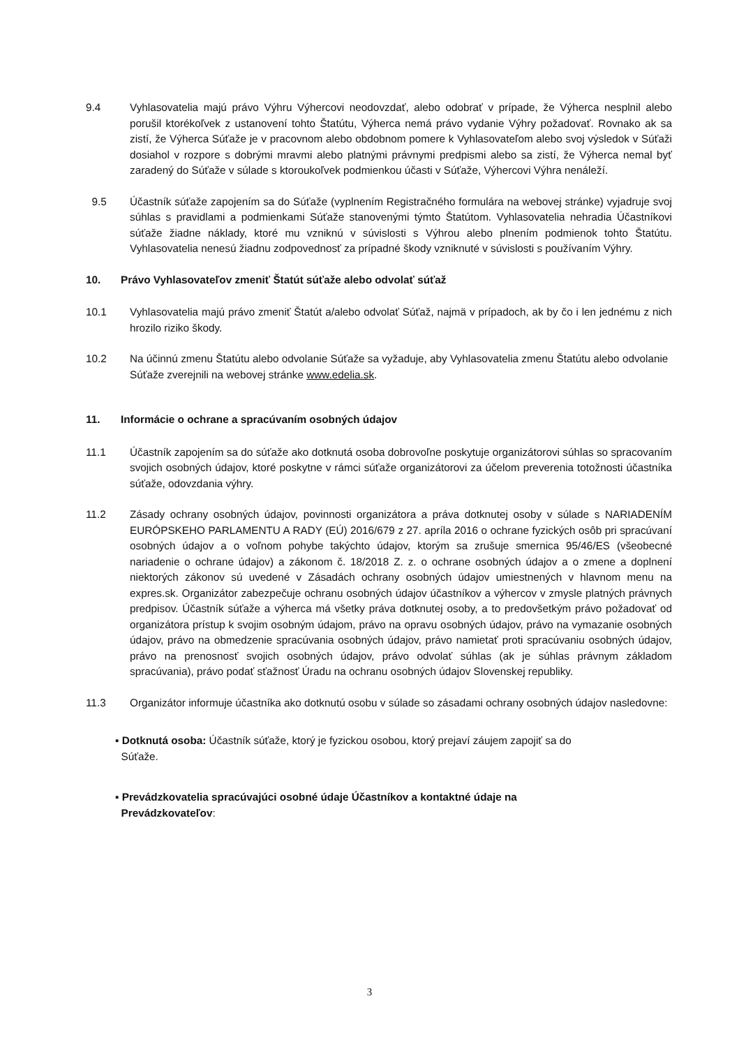9.4 Vyhlasovatelia majú právo Výhru Výhercovi neodovzdať, alebo odobrať v prípade, že Výherca nesplnil alebo porušil ktorékoľvek z ustanovení tohto Štatútu, Výherca nemá právo vydanie Výhry požadovať. Rovnako ak sa zistí, že Výherca Súťaže je v pracovnom alebo obdobnom pomere k Vyhlasovateľom alebo svoj výsledok v Súťaži dosiahol v rozpore s dobrými mravmi alebo platnými právnymi predpismi alebo sa zistí, že Výherca nemal byť zaradený do Súťaže v súlade s ktoroukoľvek podmienkou účasti v Súťaže, Výhercovi Výhra nenáleží.
9.5 Účastník súťaže zapojením sa do Súťaže (vyplnením Registračného formulára na webovej stránke) vyjadruje svoj súhlas s pravidlami a podmienkami Súťaže stanovenými týmto Štatútom. Vyhlasovatelia nehradia Účastníkovi súťaže žiadne náklady, ktoré mu vzniknú v súvislosti s Výhrou alebo plnením podmienok tohto Štatútu. Vyhlasovatelia nenesú žiadnu zodpovednosť za prípadné škody vzniknuté v súvislosti s používaním Výhry.
10. Právo Vyhlasovateľov zmeniť Štatút súťaže alebo odvolať súťaž
10.1 Vyhlasovatelia majú právo zmeniť Štatút a/alebo odvolať Súťaž, najmä v prípadoch, ak by čo i len jednému z nich hrozilo riziko škody.
10.2 Na účinnú zmenu Štatútu alebo odvolanie Súťaže sa vyžaduje, aby Vyhlasovatelia zmenu Štatútu alebo odvolanie Súťaže zverejnili na webovej stránke www.edelia.sk.
11. Informácie o ochrane a spracúvaním osobných údajov
11.1 Účastník zapojením sa do súťaže ako dotknutá osoba dobrovoľne poskytuje organizátorovi súhlas so spracovaním svojich osobných údajov, ktoré poskytne v rámci súťaže organizátorovi za účelom preverenia totožnosti účastníka súťaže, odovzdania výhry.
11.2 Zásady ochrany osobných údajov, povinnosti organizátora a práva dotknutej osoby v súlade s NARIADENÍM EURÓPSKEHO PARLAMENTU A RADY (EÚ) 2016/679 z 27. apríla 2016 o ochrane fyzických osôb pri spracúvaní osobných údajov a o voľnom pohybe takýchto údajov, ktorým sa zrušuje smernica 95/46/ES (všeobecné nariadenie o ochrane údajov) a zákonom č. 18/2018 Z. z. o ochrane osobných údajov a o zmene a doplnení niektorých zákonov sú uvedené v Zásadách ochrany osobných údajov umiestnených v hlavnom menu na expres.sk. Organizátor zabezpečuje ochranu osobných údajov účastníkov a výhercov v zmysle platných právnych predpisov. Účastník súťaže a výherca má všetky práva dotknutej osoby, a to predovšetkým právo požadovať od organizátora prístup k svojim osobným údajom, právo na opravu osobných údajov, právo na vymazanie osobných údajov, právo na obmedzenie spracúvania osobných údajov, právo namietať proti spracúvaniu osobných údajov, právo na prenosnosť svojich osobných údajov, právo odvolať súhlas (ak je súhlas právnym základom spracúvania), právo podať sťažnosť Úradu na ochranu osobných údajov Slovenskej republiky.
11.3 Organizátor informuje účastníka ako dotknutú osobu v súlade so zásadami ochrany osobných údajov nasledovne:
▪ Dotknutá osoba: Účastník súťaže, ktorý je fyzickou osobou, ktorý prejaví záujem zapojiť sa do
Súťaže.
▪ Prevádzkovatelia spracúvajúci osobné údaje Účastníkov a kontaktné údaje na
Prevádzkovateľov:
3